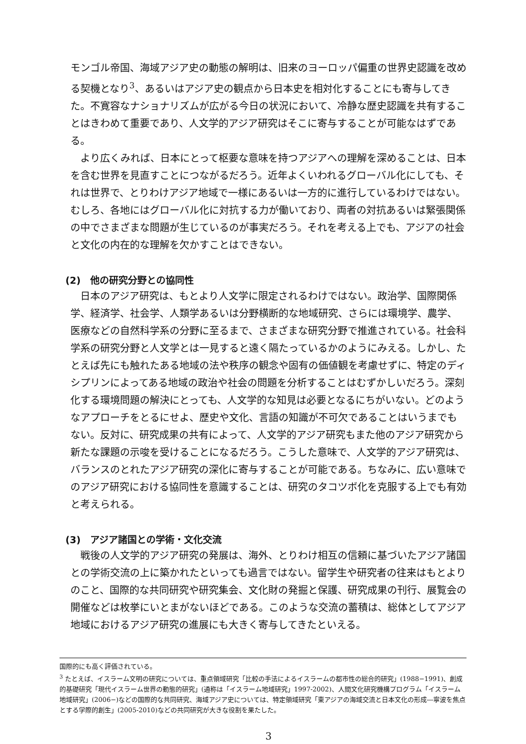モンゴル帝国、海域アジア史の動態の解明は、旧来のヨーロッパ偏重の世界史認識を改める契機となり<sup>3</sup>、あるいはアジア史の観点から日本史を相対化することにも寄与してきた。不寛容なナショナリズムが広がる今日の状況において、冷静な歴史認識を共有することはきわめて重要であり、人文学的アジア研究はそこに寄与することが可能なはずである。
より広くみれば、日本にとって枢要な意味を持つアジアへの理解を深めることは、日本を含む世界を見直すことにつながるだろう。近年よくいわれるグローバル化にしても、それは世界で、とりわけアジア地域で一様にあるいは一方的に進行しているわけではない。むしろ、各地にはグローバル化に対抗する力が働いており、両者の対抗あるいは緊張関係の中でさまざまな問題が生じているのが事実だろう。それを考える上でも、アジアの社会と文化の内在的な理解を欠かすことはできない。
(2)　他の研究分野との協同性
日本のアジア研究は、もとより人文学に限定されるわけではない。政治学、国際関係学、経済学、社会学、人類学あるいは分野横断的な地域研究、さらには環境学、農学、医療などの自然科学系の分野に至るまで、さまざまな研究分野で推進されている。社会科学系の研究分野と人文学とは一見すると遠く隔たっているかのようにみえる。しかし、たとえば先にも触れたある地域の法や秩序の観念や固有の価値観を考慮せずに、特定のディシプリンによってある地域の政治や社会の問題を分析することはむずかしいだろう。深刻化する環境問題の解決にとっても、人文学的な知見は必要となるにちがいない。どのようなアプローチをとるにせよ、歴史や文化、言語の知識が不可欠であることはいうまでもない。反対に、研究成果の共有によって、人文学的アジア研究もまた他のアジア研究から新たな課題の示唆を受けることになるだろう。こうした意味で、人文学的アジア研究は、バランスのとれたアジア研究の深化に寄与することが可能である。ちなみに、広い意味でのアジア研究における協同性を意識することは、研究のタコツボ化を克服する上でも有効と考えられる。
(3)　アジア諸国との学術・文化交流
戦後の人文学的アジア研究の発展は、海外、とりわけ相互の信頼に基づいたアジア諸国との学術交流の上に築かれたといっても過言ではない。留学生や研究者の往来はもとよりのこと、国際的な共同研究や研究集会、文化財の発掘と保護、研究成果の刊行、展覧会の開催などは枚挙にいとまがないほどである。このような交流の蓄積は、総体としてアジア地域におけるアジア研究の進展にも大きく寄与してきたといえる。
国際的にも高く評価されている。
<sup>3</sup> たとえば、イスラーム文明の研究については、重点領域研究「比較の手法によるイスラームの都市性の総合的研究」(1988−1991)、創成的基礎研究「現代イスラーム世界の動態的研究」(通称は「イスラーム地域研究」1997-2002)、人間文化研究機構プログラム「イスラーム地域研究」(2006−)などの国際的な共同研究、海域アジア史については、特定領域研究「東アジアの海域交流と日本文化の形成―寧波を焦点とする学際的創生」(2005-2010)などの共同研究が大きな役割を果たした。
3